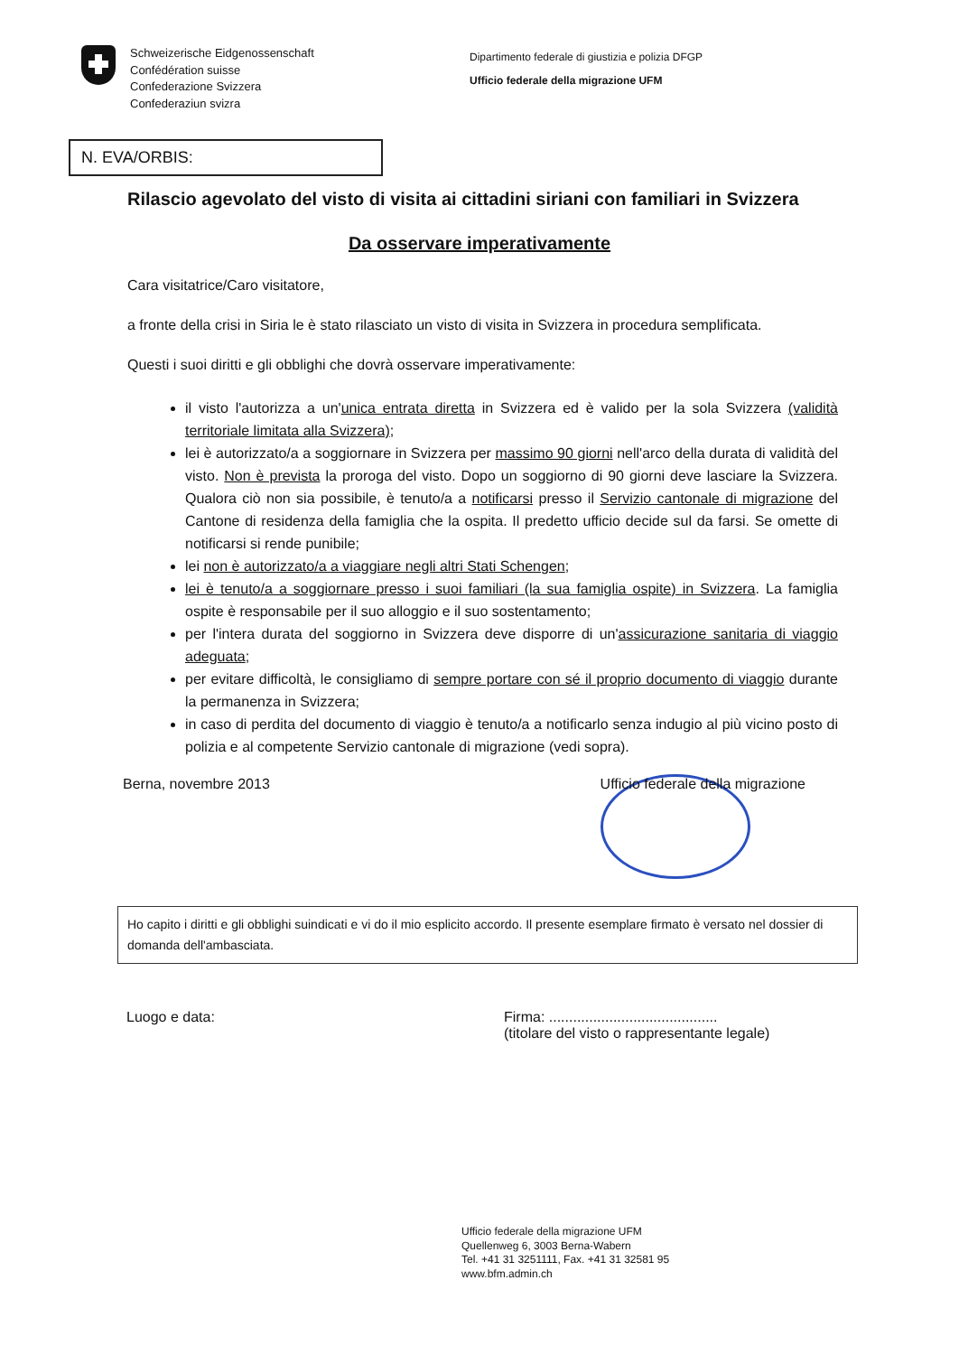Schweizerische Eidgenossenschaft
Confédération suisse
Confederazione Svizzera
Confederaziun svizra
Dipartimento federale di giustizia e polizia DFGP
Ufficio federale della migrazione UFM
N. EVA/ORBIS:
Rilascio agevolato del visto di visita ai cittadini siriani con familiari in Svizzera
Da osservare imperativamente
Cara visitatrice/Caro visitatore,
a fronte della crisi in Siria le è stato rilasciato un visto di visita in Svizzera in procedura semplificata.
Questi i suoi diritti e gli obblighi che dovrà osservare imperativamente:
il visto l'autorizza a un'unica entrata diretta in Svizzera ed è valido per la sola Svizzera (validità territoriale limitata alla Svizzera);
lei è autorizzato/a a soggiornare in Svizzera per massimo 90 giorni nell'arco della durata di validità del visto. Non è prevista la proroga del visto. Dopo un soggiorno di 90 giorni deve lasciare la Svizzera. Qualora ciò non sia possibile, è tenuto/a a notificarsi presso il Servizio cantonale di migrazione del Cantone di residenza della famiglia che la ospita. Il predetto ufficio decide sul da farsi. Se omette di notificarsi si rende punibile;
lei non è autorizzato/a a viaggiare negli altri Stati Schengen;
lei è tenuto/a a soggiornare presso i suoi familiari (la sua famiglia ospite) in Svizzera. La famiglia ospite è responsabile per il suo alloggio e il suo sostentamento;
per l'intera durata del soggiorno in Svizzera deve disporre di un'assicurazione sanitaria di viaggio adeguata;
per evitare difficoltà, le consigliamo di sempre portare con sé il proprio documento di viaggio durante la permanenza in Svizzera;
in caso di perdita del documento di viaggio è tenuto/a a notificarlo senza indugio al più vicino posto di polizia e al competente Servizio cantonale di migrazione (vedi sopra).
Berna, novembre 2013 Ufficio federale della migrazione
Ho capito i diritti e gli obblighi suindicati e vi do il mio esplicito accordo. Il presente esemplare firmato è versato nel dossier di domanda dell'ambasciata.
Luogo e data: Firma: ..........................................
(titolare del visto o rappresentante legale)
Ufficio federale della migrazione UFM
Quellenweg 6, 3003 Berna-Wabern
Tel. +41 31 3251111, Fax. +41 31 32581 95
www.bfm.admin.ch